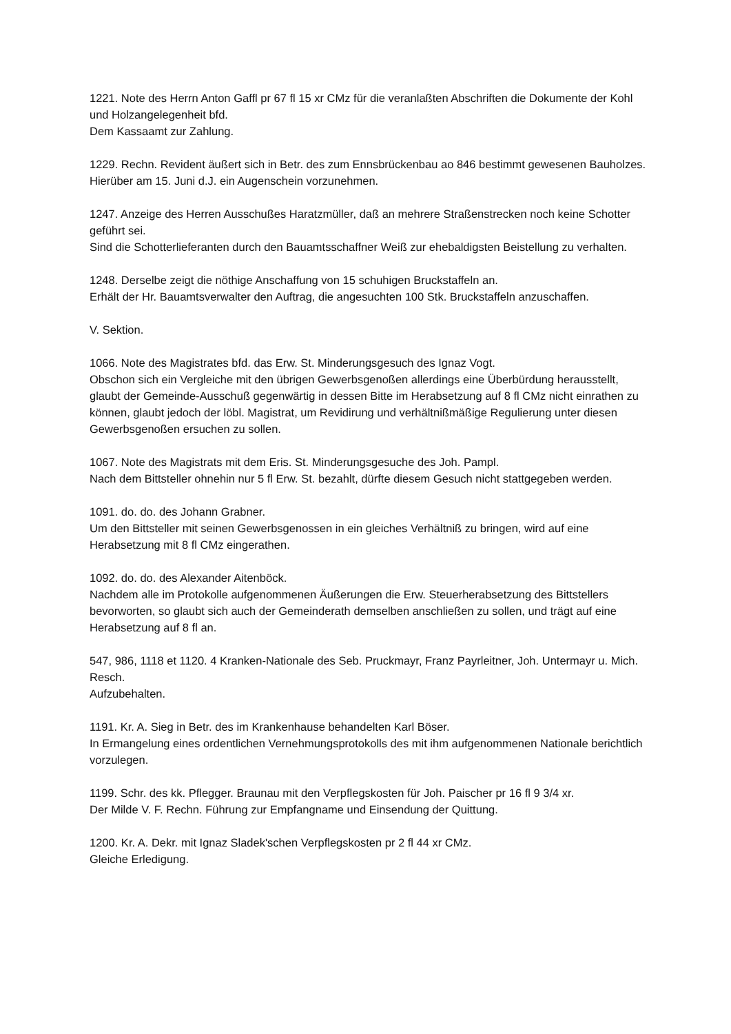1221. Note des Herrn Anton Gaffl pr 67 fl 15 xr CMz für die veranlaßten Abschriften die Dokumente der Kohl und Holzangelegenheit bfd.
Dem Kassaamt zur Zahlung.
1229. Rechn. Revident äußert sich in Betr. des zum Ennsbrückenbau ao 846 bestimmt gewesenen Bauholzes.
Hierüber am 15. Juni d.J. ein Augenschein vorzunehmen.
1247. Anzeige des Herren Ausschußes Haratzmüller, daß an mehrere Straßenstrecken noch keine Schotter geführt sei.
Sind die Schotterlieferanten durch den Bauamtsschaffner Weiß zur ehebaldigsten Beistellung zu verhalten.
1248. Derselbe zeigt die nöthige Anschaffung von 15 schuhigen Bruckstaffeln an.
Erhält der Hr. Bauamtsverwalter den Auftrag, die angesuchten 100 Stk. Bruckstaffeln anzuschaffen.
V. Sektion.
1066. Note des Magistrates bfd. das Erw. St. Minderungsgesuch des Ignaz Vogt.
Obschon sich ein Vergleiche mit den übrigen Gewerbsgenoßen allerdings eine Überbürdung herausstellt, glaubt der Gemeinde-Ausschuß gegenwärtig in dessen Bitte im Herabsetzung auf 8 fl CMz nicht einrathen zu können, glaubt jedoch der löbl. Magistrat, um Revidirung und verhältnißmäßige Regulierung unter diesen Gewerbsgenoßen ersuchen zu sollen.
1067. Note des Magistrats mit dem Eris. St. Minderungsgesuche des Joh. Pampl.
Nach dem Bittsteller ohnehin nur 5 fl Erw. St. bezahlt, dürfte diesem Gesuch nicht stattgegeben werden.
1091. do. do. des Johann Grabner.
Um den Bittsteller mit seinen Gewerbsgenossen in ein gleiches Verhältniß zu bringen, wird auf eine Herabsetzung mit 8 fl CMz eingerathen.
1092. do. do. des Alexander Aitenböck.
Nachdem alle im Protokolle aufgenommenen Äußerungen die Erw. Steuerherabsetzung des Bittstellers bevorworten, so glaubt sich auch der Gemeinderath demselben anschließen zu sollen, und trägt auf eine Herabsetzung auf 8 fl an.
547, 986, 1118 et 1120. 4 Kranken-Nationale des Seb. Pruckmayr, Franz Payrleitner, Joh. Untermayr u. Mich. Resch.
Aufzubehalten.
1191. Kr. A. Sieg in Betr. des im Krankenhause behandelten Karl Böser.
In Ermangelung eines ordentlichen Vernehmungsprotokolls des mit ihm aufgenommenen Nationale berichtlich vorzulegen.
1199. Schr. des kk. Pflegger. Braunau mit den Verpflegskosten für Joh. Paischer pr 16 fl 9 3/4 xr.
Der Milde V. F. Rechn. Führung zur Empfangname und Einsendung der Quittung.
1200. Kr. A. Dekr. mit Ignaz Sladek'schen Verpflegskosten pr 2 fl 44 xr CMz.
Gleiche Erledigung.